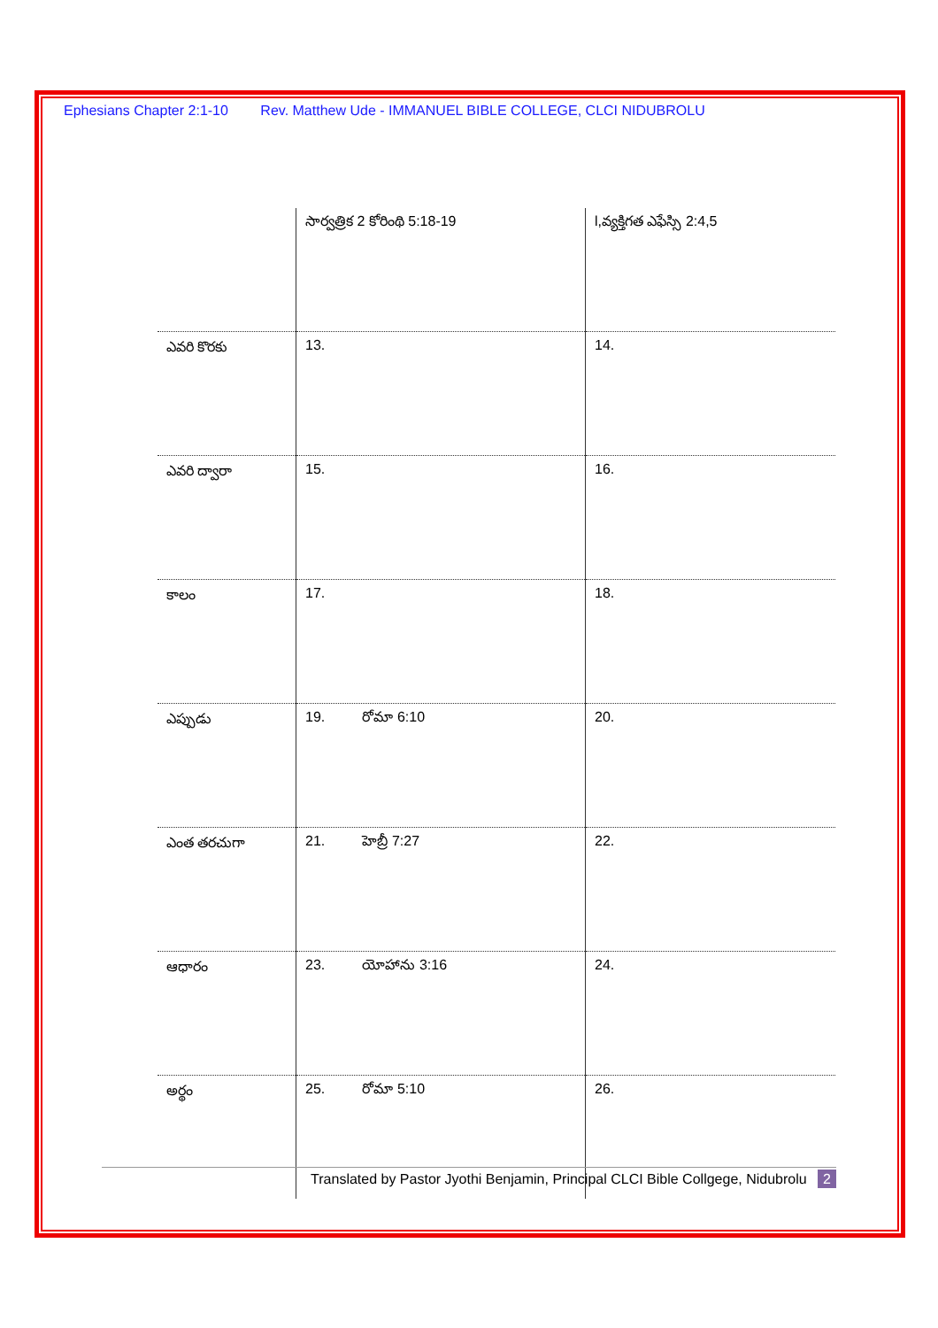Ephesians Chapter 2:1-10 Rev. Matthew Ude - IMMANUEL BIBLE COLLEGE, CLCI NIDUBROLU
| | సార్వత్రిక 2 కోరింథి 5:18-19 | l,వ్యక్తిగత ఎఫేస్సి 2:4,5 |
| ఎవరి కొరకు | 13. | 14. |
| ఎవరి ద్వారా | 15. | 16. |
| కాలం | 17. | 18. |
| ఎప్పుడు | 19. రోమా 6:10 | 20. |
| ఎంత తరచుగా | 21. హెబ్రీ 7:27 | 22. |
| ఆధారం | 23. యోహాను 3:16 | 24. |
| అర్థం | 25. రోమా 5:10 | 26. |
Translated by Pastor Jyothi Benjamin, Principal CLCI Bible Collgege, Nidubrolu 2